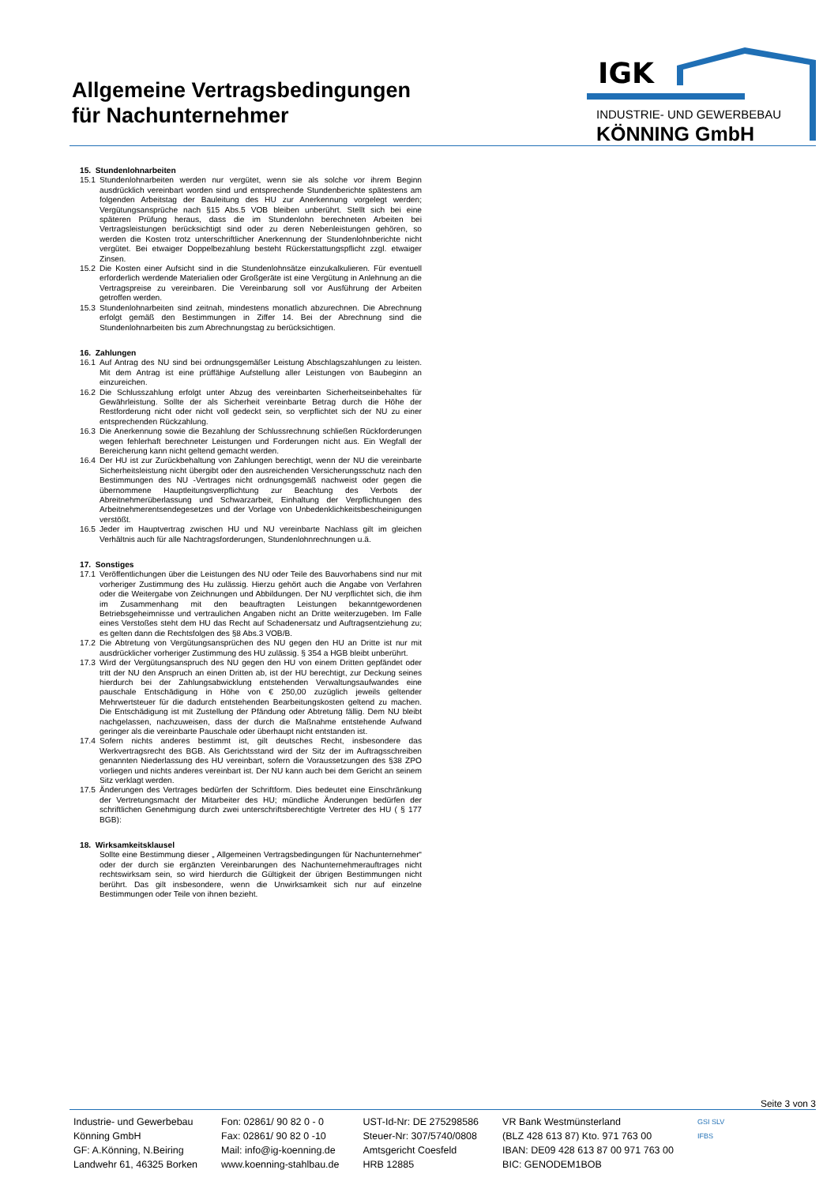Allgemeine Vertragsbedingungen
für Nachunternehmer
IGK
INDUSTRIE- UND GEWERBEBAU
KÖNNING GmbH
15. Stundenlohnarbeiten
15.1 Stundenlohnarbeiten werden nur vergütet, wenn sie als solche vor ihrem Beginn ausdrücklich vereinbart worden sind und entsprechende Stundenberichte spätestens am folgenden Arbeitstag der Bauleitung des HU zur Anerkennung vorgelegt werden; Vergütungsansprüche nach §15 Abs.5 VOB bleiben unberührt. Stellt sich bei eine späteren Prüfung heraus, dass die im Stundenlohn berechneten Arbeiten bei Vertragsleistungen berücksichtigt sind oder zu deren Nebenleistungen gehören, so werden die Kosten trotz unterschriftlicher Anerkennung der Stundenlohnberichte nicht vergütet. Bei etwaiger Doppelbezahlung besteht Rückerstattungspflicht zzgl. etwaiger Zinsen.
15.2 Die Kosten einer Aufsicht sind in die Stundenlohnsätze einzukalkulieren. Für eventuell erforderlich werdende Materialien oder Großgeräte ist eine Vergütung in Anlehnung an die Vertragspreise zu vereinbaren. Die Vereinbarung soll vor Ausführung der Arbeiten getroffen werden.
15.3 Stundenlohnarbeiten sind zeitnah, mindestens monatlich abzurechnen. Die Abrechnung erfolgt gemäß den Bestimmungen in Ziffer 14. Bei der Abrechnung sind die Stundenlohnarbeiten bis zum Abrechnungstag zu berücksichtigen.
16. Zahlungen
16.1 Auf Antrag des NU sind bei ordnungsgemäßer Leistung Abschlagszahlungen zu leisten. Mit dem Antrag ist eine prüffähige Aufstellung aller Leistungen von Baubeginn an einzureichen.
16.2 Die Schlusszahlung erfolgt unter Abzug des vereinbarten Sicherheitseinbehaltes für Gewährleistung. Sollte der als Sicherheit vereinbarte Betrag durch die Höhe der Restforderung nicht oder nicht voll gedeckt sein, so verpflichtet sich der NU zu einer entsprechenden Rückzahlung.
16.3 Die Anerkennung sowie die Bezahlung der Schlussrechnung schließen Rückforderungen wegen fehlerhaft berechneter Leistungen und Forderungen nicht aus. Ein Wegfall der Bereicherung kann nicht geltend gemacht werden.
16.4 Der HU ist zur Zurückbehaltung von Zahlungen berechtigt, wenn der NU die vereinbarte Sicherheitsleistung nicht übergibt oder den ausreichenden Versicherungsschutz nach den Bestimmungen des NU -Vertrages nicht ordnungsgemäß nachweist oder gegen die übernommene Hauptleitungsverpflichtung zur Beachtung des Verbots der Abreitnehmerüberlassung und Schwarzarbeit, Einhaltung der Verpflichtungen des Arbeitnehmerentsendegesetzes und der Vorlage von Unbedenklichkeitsbescheinigungen verstößt.
16.5 Jeder im Hauptvertrag zwischen HU und NU vereinbarte Nachlass gilt im gleichen Verhältnis auch für alle Nachtragsforderungen, Stundenlohnrechnungen u.ä.
17. Sonstiges
17.1 Veröffentlichungen über die Leistungen des NU oder Teile des Bauvorhabens sind nur mit vorheriger Zustimmung des Hu zulässig. Hierzu gehört auch die Angabe von Verfahren oder die Weitergabe von Zeichnungen und Abbildungen. Der NU verpflichtet sich, die ihm im Zusammenhang mit den beauftragten Leistungen bekanntgewordenen Betriebsgeheimnisse und vertraulichen Angaben nicht an Dritte weiterzugeben. Im Falle eines Verstoßes steht dem HU das Recht auf Schadenersatz und Auftragsentziehung zu; es gelten dann die Rechtsfolgen des §8 Abs.3 VOB/B.
17.2 Die Abtretung von Vergütungsansprüchen des NU gegen den HU an Dritte ist nur mit ausdrücklicher vorheriger Zustimmung des HU zulässig. § 354 a HGB bleibt unberührt.
17.3 Wird der Vergütungsanspruch des NU gegen den HU von einem Dritten gepfändet oder tritt der NU den Anspruch an einen Dritten ab, ist der HU berechtigt, zur Deckung seines hierdurch bei der Zahlungsabwicklung entstehenden Verwaltungsaufwandes eine pauschale Entschädigung in Höhe von € 250,00 zuzüglich jeweils geltender Mehrwertsteuer für die dadurch entstehenden Bearbeitungskosten geltend zu machen. Die Entschädigung ist mit Zustellung der Pfändung oder Abtretung fällig. Dem NU bleibt nachgelassen, nachzuweisen, dass der durch die Maßnahme entstehende Aufwand geringer als die vereinbarte Pauschale oder überhaupt nicht entstanden ist.
17.4 Sofern nichts anderes bestimmt ist, gilt deutsches Recht, insbesondere das Werkvertragsrecht des BGB. Als Gerichtsstand wird der Sitz der im Auftragsschreiben genannten Niederlassung des HU vereinbart, sofern die Voraussetzungen des §38 ZPO vorliegen und nichts anderes vereinbart ist. Der NU kann auch bei dem Gericht an seinem Sitz verklagt werden.
17.5 Änderungen des Vertrages bedürfen der Schriftform. Dies bedeutet eine Einschränkung der Vertretungsmacht der Mitarbeiter des HU; mündliche Änderungen bedürfen der schriftlichen Genehmigung durch zwei unterschriftsberechtigte Vertreter des HU ( § 177 BGB):
18. Wirksamkeitsklausel
Sollte eine Bestimmung dieser „ Allgemeinen Vertragsbedingungen für Nachunternehmer“ oder der durch sie ergänzten Vereinbarungen des Nachunternehmerauftrages nicht rechtswirksam sein, so wird hierdurch die Gültigkeit der übrigen Bestimmungen nicht berührt. Das gilt insbesondere, wenn die Unwirksamkeit sich nur auf einzelne Bestimmungen oder Teile von ihnen bezieht.
Seite 3 von 3
Industrie- und Gewerbebau
Könning GmbH
GF: A.Könning, N.Beiring
Landwehr 61, 46325 Borken
Fon: 02861/ 90 82 0 - 0
Fax: 02861/ 90 82 0 -10
Mail: info@ig-koenning.de
www.koenning-stahlbau.de
UST-Id-Nr: DE 275298586
Steuer-Nr: 307/5740/0808
Amtsgericht Coesfeld
HRB 12885
VR Bank Westmünsterland
(BLZ 428 613 87) Kto. 971 763 00
IBAN: DE09 428 613 87 00 971 763 00
BIC: GENODEM1BOB
GSI SLV
IFBS